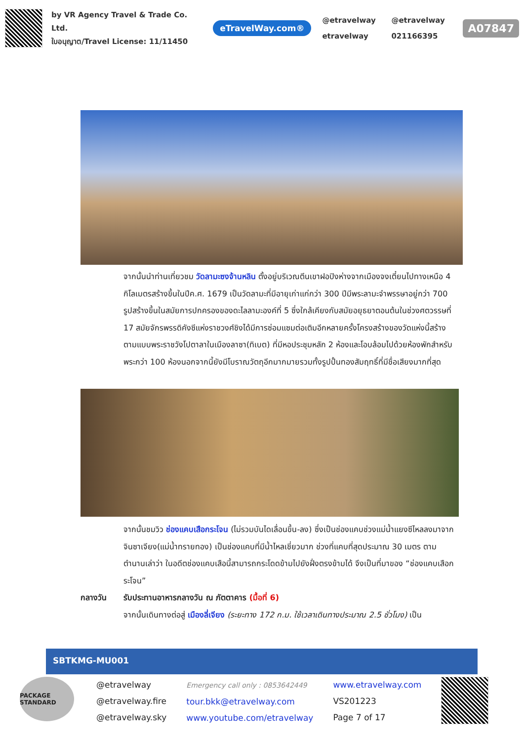by VR Agency Travel & Trade Co. Ltd.
ใบอนุญาต/Travel License: 11/11450
eTravelWay.com®
@etravelway @etravelway etravelway 021166395
A07847
จากนั้นนำท่านเที่ยวชม วัดลามะซงจ้านหลิน ตั้งอยู่บริเวณตีนเขาฝอปิงห่างจากเมืองจงเตี๋ยนไปทางเหนือ 4 กิโลเมตรสร้างขึ้นในปีค.ศ. 1679 เป็นวัดลามะที่มีอายุเก่าแก่กว่า 300 ปีมีพระลามะจำพรรษาอยู่กว่า 700 รูปสร้างขึ้นในสมัยการปกครองของดะไลลามะองค์ที่ 5 ซึ่งใกล้เคียงกับสมัยอยุธยาตอนต้นในช่วงศตวรรษที่ 17 สมัยจักรพรรดิคังซีแห่งราชวงศ์ชิงได้มีการซ่อมแซมต่อเติมอีกหลายครั้งโครงสร้างของวัดแห่งนี้สร้างตามแบบพระราชวังโปตาลาในเมืองลาซา(ทิเบต) ที่มีหอประชุมหลัก 2 ห้องและโอบล้อมไปด้วยห้องพักสำหรับพระกว่า 100 ห้องนอกจากนี้ยังมีโบราณวัตถุอีกมากมายรวมทั้งรูปปั้นทองสัมฤทธิ์ที่มีชื่อเสียงมากที่สุด
จากนั้นชมวิว ช่องแคบเสือกระโจน (ไม่รวมบันไดเลื่อนขึ้น-ลง) ซึ่งเป็นช่องแคบช่วงแม่น้ำแยงซีไหลลงมาจากจินซาเจียง(แม่น้ำทรายทอง) เป็นช่องแคบที่มีน้ำไหลเชี่ยวมาก ช่วงที่แคบที่สุดประมาณ 30 เมตร ตามตำนานเล่าว่า ในอดีตช่องแคบเสือนี้สามารถกระโดดข้ามไปยังฝั่งตรงข้ามได้ จึงเป็นที่มาของ “ช่องแคบเสือกระโจน”
กลางวัน รับประทานอาหารกลางวัน ณ ภัตตาคาร (มื้อที่ 6)
จากนั้นเดินทางต่อสู่ เมืองลี่เจียง (ระยะทาง 172 ก.ม. ใช้เวลาเดินทางประมาณ 2.5 ชั่วโมง) เป็น
SBTKMG-MU001
PACKAGE STANDARD
@etravelway
@etravelway.fire
@etravelway.sky
Emergency call only : 0853642449
tour.bkk@etravelway.com
www.youtube.com/etravelway
www.etravelway.com
VS201223
Page 7 of 17